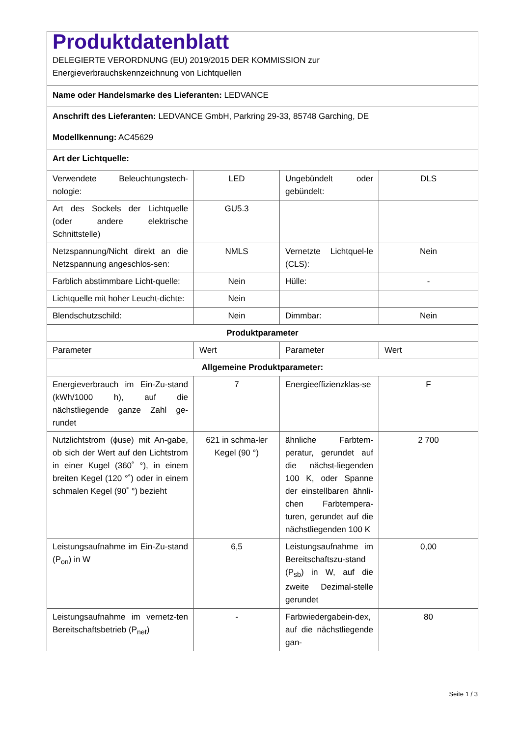| Produktdatenblatt DELEGIERTE VERORDNUNG (EU) 2019/2015 DER KOMMISSION zur Energieverbrauchskennzeichnung von Lichtquellen | | | |
| Name oder Handelsmarke des Lieferanten: LEDVANCE | | | |
| Anschrift des Lieferanten: LEDVANCE GmbH, Parkring 29-33, 85748 Garching, DE | | | |
| Modellkennung: AC45629 | | | |
| Art der Lichtquelle: | | | |
| Verwendete Beleuchtungstech-nologie: | LED | Ungebündelt oder gebündelt: | DLS |
| Art des Sockels der Lichtquelle (oder andere elektrische Schnittstelle) | GU5.3 | | |
| Netzspannung/Nicht direkt an die Netzspannung angeschlos-sen: | NMLS | Vernetzte Lichtquel-le (CLS): | Nein |
| Farblich abstimmbare Licht-quelle: | Nein | Hülle: | - |
| Lichtquelle mit hoher Leucht-dichte: | Nein | | |
| Blendschutzschild: | Nein | Dimmbar: | Nein |
| Produktparameter | | | |
| Parameter | Wert | Parameter | Wert |
| Allgemeine Produktparameter: | | | |
| Energieverbrauch im Ein-Zu-stand (kWh/1000 h), auf die nächstliegende ganze Zahl ge-rundet | 7 | Energieeffizienzklas-se | F |
| Nutzlichtstrom (ϕuse) mit An-gabe, ob sich der Wert auf den Lichtstrom in einer Kugel (360˚ °), in einem breiten Kegel (120 °˚) oder in einem schmalen Kegel (90˚ °) bezieht | 621 in schma-ler Kegel (90 °) | ähnliche Farbtem-peratur, gerundet auf die nächst-liegenden 100 K, oder Spanne der einstellbaren ähnli-chen Farbtempera-turen, gerundet auf die nächstliegenden 100 K | 2 700 |
| Leistungsaufnahme im Ein-Zu-stand (P<sub>on</sub>) in W | 6,5 | Leistungsaufnahme im Bereitschaftszu-stand (P<sub>sb</sub>) in W, auf die zweite Dezimal-stelle gerundet | 0,00 |
| Leistungsaufnahme im vernetz-ten Bereitschaftsbetrieb (P<sub>net</sub>) | - | Farbwiedergabein-dex, auf die nächstliegende gan- | 80 |
Seite 1 / 3